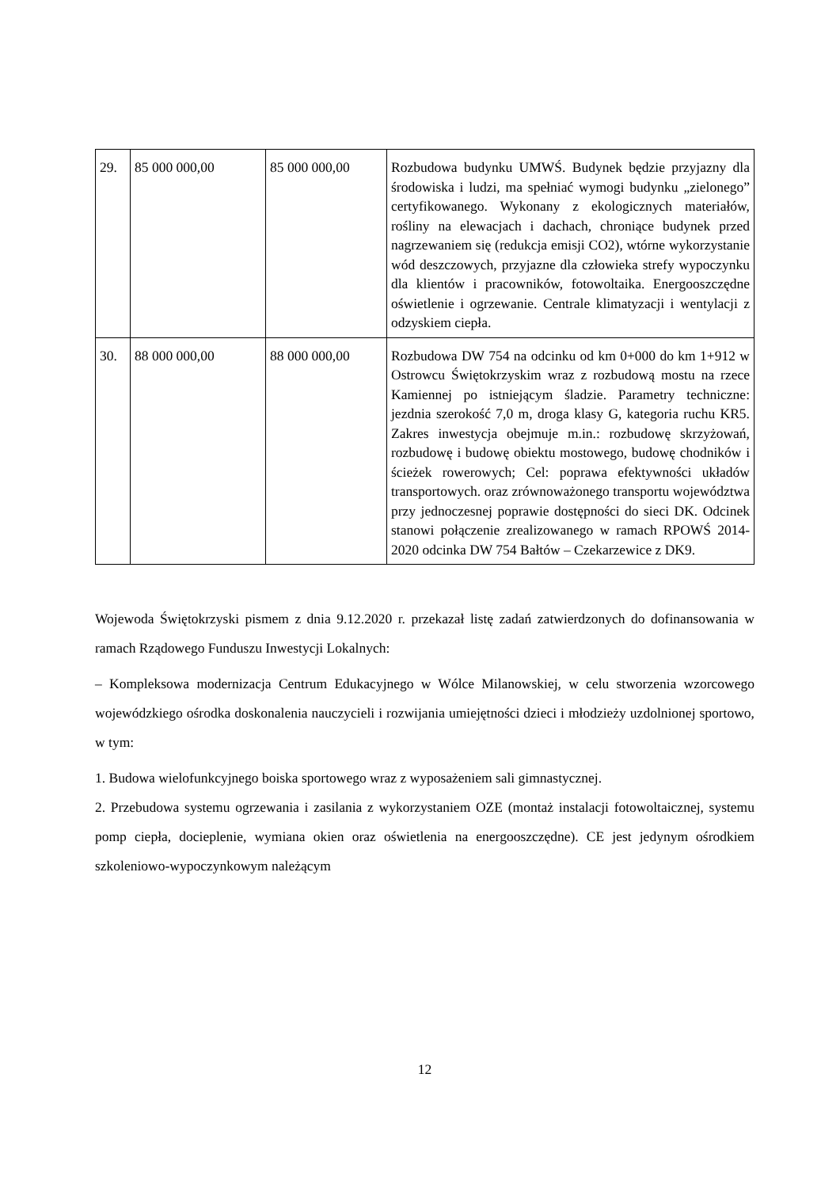| 29. | 85 000 000,00 | 85 000 000,00 | Rozbudowa budynku UMWŚ. Budynek będzie przyjazny dla środowiska i ludzi, ma spełniać wymogi budynku „zielonego” certyfikowanego. Wykonany z ekologicznych materiałów, rośliny na elewacjach i dachach, chroniące budynek przed nagrzewaniem się (redukcja emisji CO2), wtórne wykorzystanie wód deszczowych, przyjazne dla człowieka strefy wypoczynku dla klientów i pracowników, fotowoltaika. Energooszczędne oświetlenie i ogrzewanie. Centrale klimatyzacji i wentylacji z odzyskiem ciepła. |
| 30. | 88 000 000,00 | 88 000 000,00 | Rozbudowa DW 754 na odcinku od km 0+000 do km 1+912 w Ostrowcu Świętokrzyskim wraz z rozbudową mostu na rzece Kamiennej po istniejącym śladzie. Parametry techniczne: jezdnia szerokość 7,0 m, droga klasy G, kategoria ruchu KR5. Zakres inwestycja obejmuje m.in.: rozbudowę skrzyżowań, rozbudowę i budowę obiektu mostowego, budowę chodników i ścieżek rowerowych; Cel: poprawa efektywności układów transportowych. oraz zrównoważonego transportu województwa przy jednoczesnej poprawie dostępności do sieci DK. Odcinek stanowi połączenie zrealizowanego w ramach RPOWŚ 2014-2020 odcinka DW 754 Bałtów – Czekarzewice z DK9. |
Wojewoda Świętokrzyski pismem z dnia 9.12.2020 r. przekazał listę zadań zatwierdzonych do dofinansowania w ramach Rządowego Funduszu Inwestycji Lokalnych:
– Kompleksowa modernizacja Centrum Edukacyjnego w Wólce Milanowskiej, w celu stworzenia wzorcowego wojewódzkiego ośrodka doskonalenia nauczycieli i rozwijania umiejętności dzieci i młodzieży uzdolnionej sportowo, w tym:
1. Budowa wielofunkcyjnego boiska sportowego wraz z wyposażeniem sali gimnastycznej.
2. Przebudowa systemu ogrzewania i zasilania z wykorzystaniem OZE (montaż instalacji fotowoltaicznej, systemu pomp ciepła, docieplenie, wymiana okien oraz oświetlenia na energooszczędne). CE jest jedynym ośrodkiem szkoleniowo-wypoczynkowym należącym
12